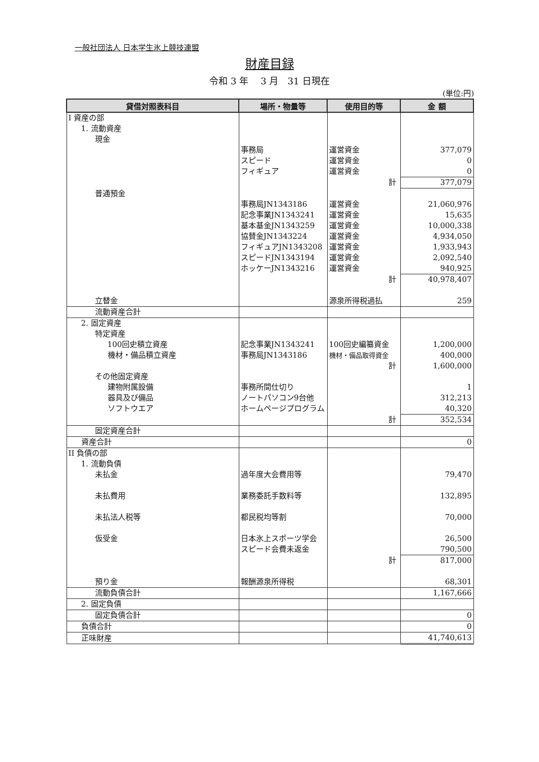一般社団法人 日本学生氷上競技連盟
財産目録
令和 3 年　 3 月　31 日現在
(単位:円)
| 貸借対照表科目 | 場所・物量等 | 使用目的等 | 金 額 |
| --- | --- | --- | --- |
| I 資産の部 | | | |
| 1. 流動資産 | | | |
| 現金 | | | |
| | 事務局 | 運営資金 | 377,079 |
| | スピード | 運営資金 | 0 |
| | フィギュア | 運営資金 | 0 |
| | | 計 | 377,079 |
| 普通預金 | | | |
| | 事務局JN1343186 | 運営資金 | 21,060,976 |
| | 記念事業JN1343241 | 運営資金 | 15,635 |
| | 基本基金JN1343259 | 運営資金 | 10,000,338 |
| | 協賛金JN1343224 | 運営資金 | 4,934,050 |
| | フィギュアJN1343208 | 運営資金 | 1,933,943 |
| | スピードJN1343194 | 運営資金 | 2,092,540 |
| | ホッケーJN1343216 | 運営資金 | 940,925 |
| | | 計 | 40,978,407 |
| 立替金 | | 源泉所得税過払 | 259 |
| 流動資産合計 | | | |
| 2. 固定資産 | | | |
| 特定資産 | | | |
| 100回史積立資産 | 記念事業JN1343241 | 100回史編纂資金 | 1,200,000 |
| 機材・備品積立資産 | 事務局JN1343186 | 機材・備品取得資金 | 400,000 |
| | | 計 | 1,600,000 |
| その他固定資産 | | | |
| 建物附属設備 | 事務所間仕切り | | 1 |
| 器具及び備品 | ノートパソコン9台他 | | 312,213 |
| ソフトウエア | ホームページプログラム | | 40,320 |
| | | 計 | 352,534 |
| 固定資産合計 | | | |
| 資産合計 | | | 0 |
| II 負債の部 | | | |
| 1. 流動負債 | | | |
| 未払金 | 過年度大会費用等 | | 79,470 |
| 未払費用 | 業務委託手数料等 | | 132,895 |
| 未払法人税等 | 都民税均等割 | | 70,000 |
| 仮受金 | 日本氷上スポーツ学会 | | 26,500 |
| | スピード会費未返金 | | 790,500 |
| | | 計 | 817,000 |
| 預り金 | 報酬源泉所得税 | | 68,301 |
| 流動負債合計 | | | 1,167,666 |
| 2. 固定負債 | | | |
| 固定負債合計 | | | 0 |
| 負債合計 | | | 0 |
| 正味財産 | | | 41,740,613 |